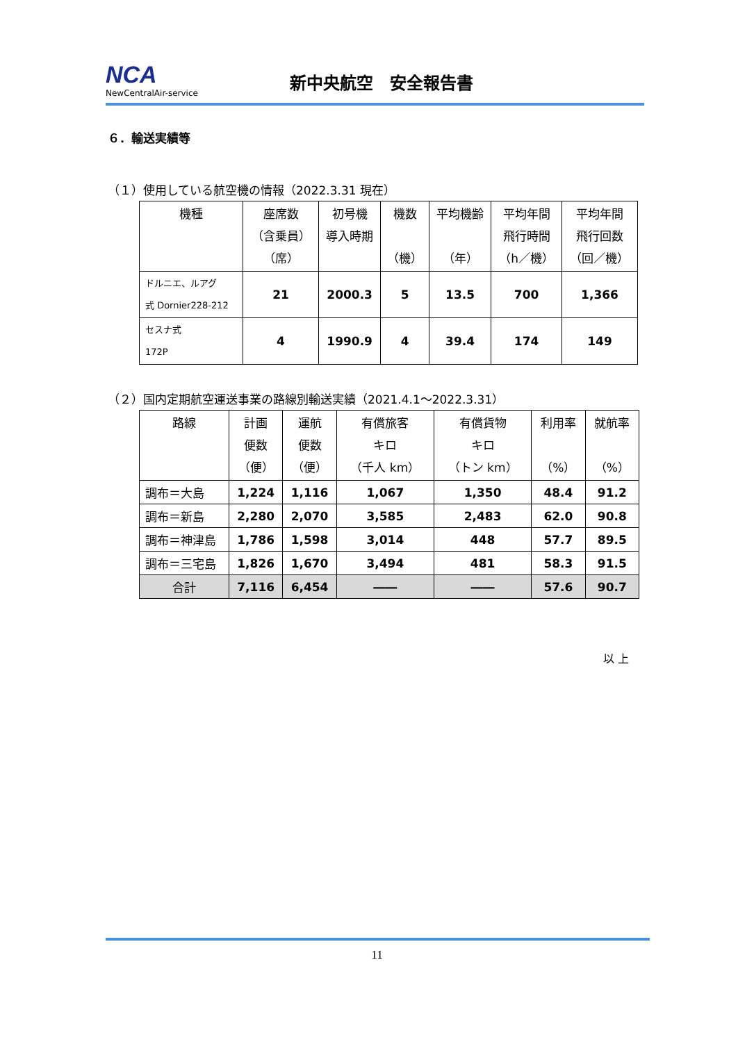NCA
NewCentralAir-service
新中央航空　安全報告書
６．輸送実績等
（１）使用している航空機の情報（2022.3.31 現在）
| 機種 | 座席数 （含乗員） （席） | 初号機 導入時期 | 機数 （機） | 平均機齢 （年） | 平均年間 飛行時間 （h／機） | 平均年間 飛行回数 （回／機） |
| --- | --- | --- | --- | --- | --- | --- |
| ドルニエ、ルアグ 式 Dornier228-212 | 21 | 2000.3 | 5 | 13.5 | 700 | 1,366 |
| セスナ式 172P | 4 | 1990.9 | 4 | 39.4 | 174 | 149 |
（２）国内定期航空運送事業の路線別輸送実績（2021.4.1～2022.3.31）
| 路線 | 計画 便数 （便） | 運航 便数 （便） | 有償旅客 キロ （千人 km） | 有償貨物 キロ （トン km） | 利用率 （%） | 就航率 （%） |
| --- | --- | --- | --- | --- | --- | --- |
| 調布＝大島 | 1,224 | 1,116 | 1,067 | 1,350 | 48.4 | 91.2 |
| 調布＝新島 | 2,280 | 2,070 | 3,585 | 2,483 | 62.0 | 90.8 |
| 調布＝神津島 | 1,786 | 1,598 | 3,014 | 448 | 57.7 | 89.5 |
| 調布＝三宅島 | 1,826 | 1,670 | 3,494 | 481 | 58.3 | 91.5 |
| 合計 | 7,116 | 6,454 | ―― | ―― | 57.6 | 90.7 |
以 上
11